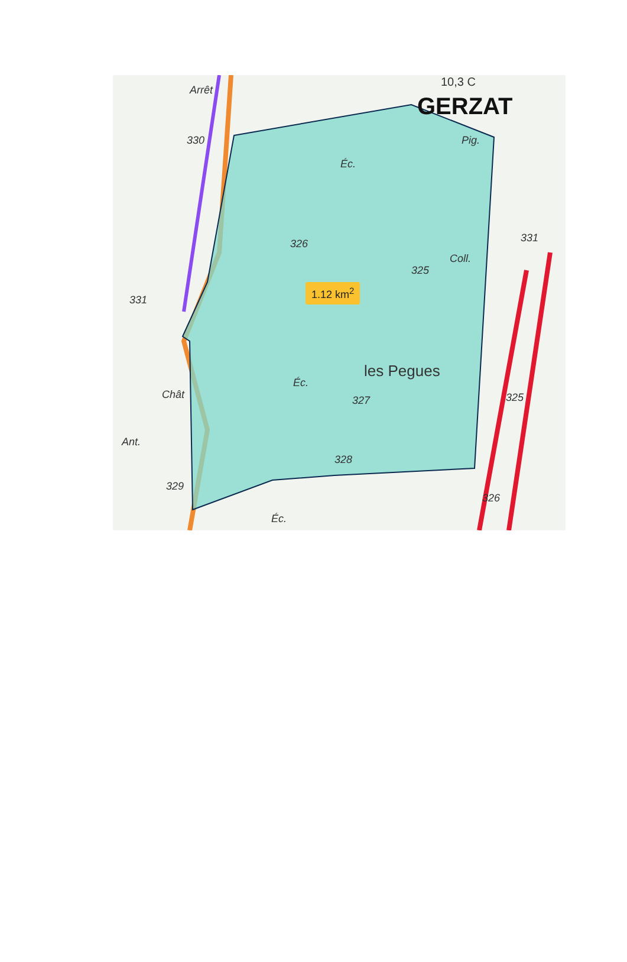Arrêt
10,3 C
GERZAT
Pig.
330
Éc.
326 331
Coll.
325
1.12 km<sup>2</sup>
331
les Pegues
Éc.
Chât 327 325
Ant.
328
329
326
Éc.